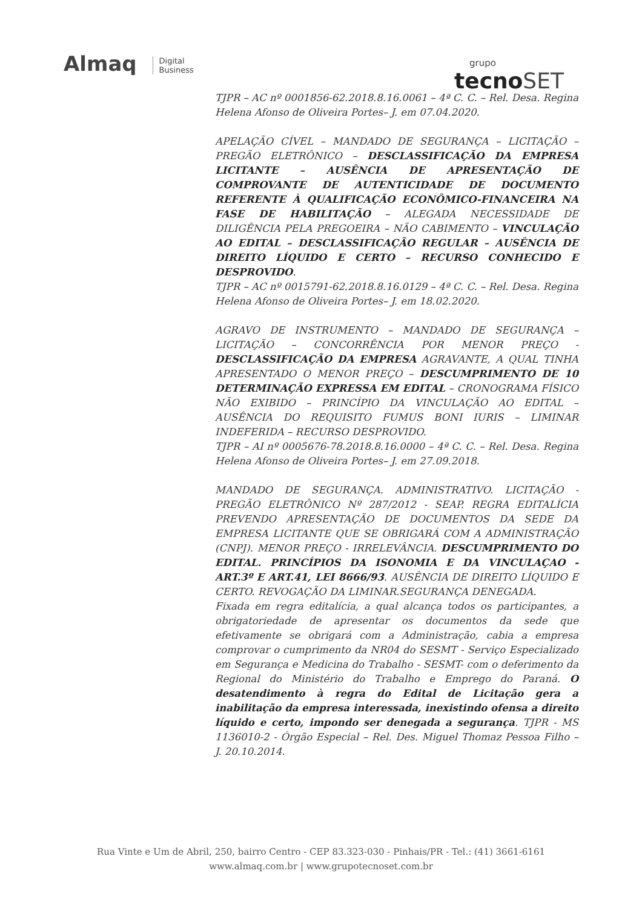Almaq Digital
Business
grupo
tecno SET
TJPR – AC nº 0001856-62.2018.8.16.0061 – 4ª C. C. – Rel. Desa. Regina Helena Afonso de Oliveira Portes– J. em 07.04.2020.
APELAÇÃO CÍVEL – MANDADO DE SEGURANÇA – LICITAÇÃO – PREGÃO ELETRÔNICO – DESCLASSIFICAÇÃO DA EMPRESA LICITANTE – AUSÊNCIA DE APRESENTAÇÃO DE COMPROVANTE DE AUTENTICIDADE DE DOCUMENTO REFERENTE À QUALIFICAÇÃO ECONÔMICO-FINANCEIRA NA FASE DE HABILITAÇÃO – ALEGADA NECESSIDADE DE DILIGÊNCIA PELA PREGOEIRA – NÃO CABIMENTO – VINCULAÇÃO AO EDITAL – DESCLASSIFICAÇÃO REGULAR – AUSÊNCIA DE DIREITO LÍQUIDO E CERTO – RECURSO CONHECIDO E DESPROVIDO.
TJPR – AC nº 0015791-62.2018.8.16.0129 – 4ª C. C. – Rel. Desa. Regina Helena Afonso de Oliveira Portes– J. em 18.02.2020.
AGRAVO DE INSTRUMENTO – MANDADO DE SEGURANÇA – LICITAÇÃO – CONCORRÊNCIA POR MENOR PREÇO - DESCLASSIFICAÇÃO DA EMPRESA AGRAVANTE, A QUAL TINHA APRESENTADO O MENOR PREÇO – DESCUMPRIMENTO DE 10 DETERMINAÇÃO EXPRESSA EM EDITAL – CRONOGRAMA FÍSICO NÃO EXIBIDO – PRINCÍPIO DA VINCULAÇÃO AO EDITAL – AUSÊNCIA DO REQUISITO FUMUS BONI IURIS – LIMINAR INDEFERIDA – RECURSO DESPROVIDO.
TJPR – AI nº 0005676-78.2018.8.16.0000 – 4ª C. C. – Rel. Desa. Regina Helena Afonso de Oliveira Portes– J. em 27.09.2018.
MANDADO DE SEGURANÇA. ADMINISTRATIVO. LICITAÇÃO - PREGÃO ELETRÔNICO Nº 287/2012 - SEAP. REGRA EDITALÍCIA PREVENDO APRESENTAÇÃO DE DOCUMENTOS DA SEDE DA EMPRESA LICITANTE QUE SE OBRIGARÁ COM A ADMINISTRAÇÃO (CNPJ). MENOR PREÇO - IRRELEVÂNCIA. DESCUMPRIMENTO DO EDITAL. PRINCÍPIOS DA ISONOMIA E DA VINCULAÇAO - ART.3º E ART.41, LEI 8666/93. AUSÊNCIA DE DIREITO LÍQUIDO E CERTO. REVOGAÇÃO DA LIMINAR.SEGURANÇA DENEGADA.
Fixada em regra editalícia, a qual alcança todos os participantes, a obrigatoriedade de apresentar os documentos da sede que efetivamente se obrigará com a Administração, cabia a empresa comprovar o cumprimento da NR04 do SESMT - Serviço Especializado em Segurança e Medicina do Trabalho - SESMT- com o deferimento da Regional do Ministério do Trabalho e Emprego do Paraná. O desatendimento à regra do Edital de Licitação gera a inabilitação da empresa interessada, inexistindo ofensa a direito líquido e certo, impondo ser denegada a segurança. TJPR - MS 1136010-2 - Órgão Especial – Rel. Des. Miguel Thomaz Pessoa Filho – J. 20.10.2014.
Rua Vinte e Um de Abril, 250, bairro Centro - CEP 83.323-030 - Pinhais/PR - Tel.: (41) 3661-6161
www.almaq.com.br | www.grupotecnoset.com.br